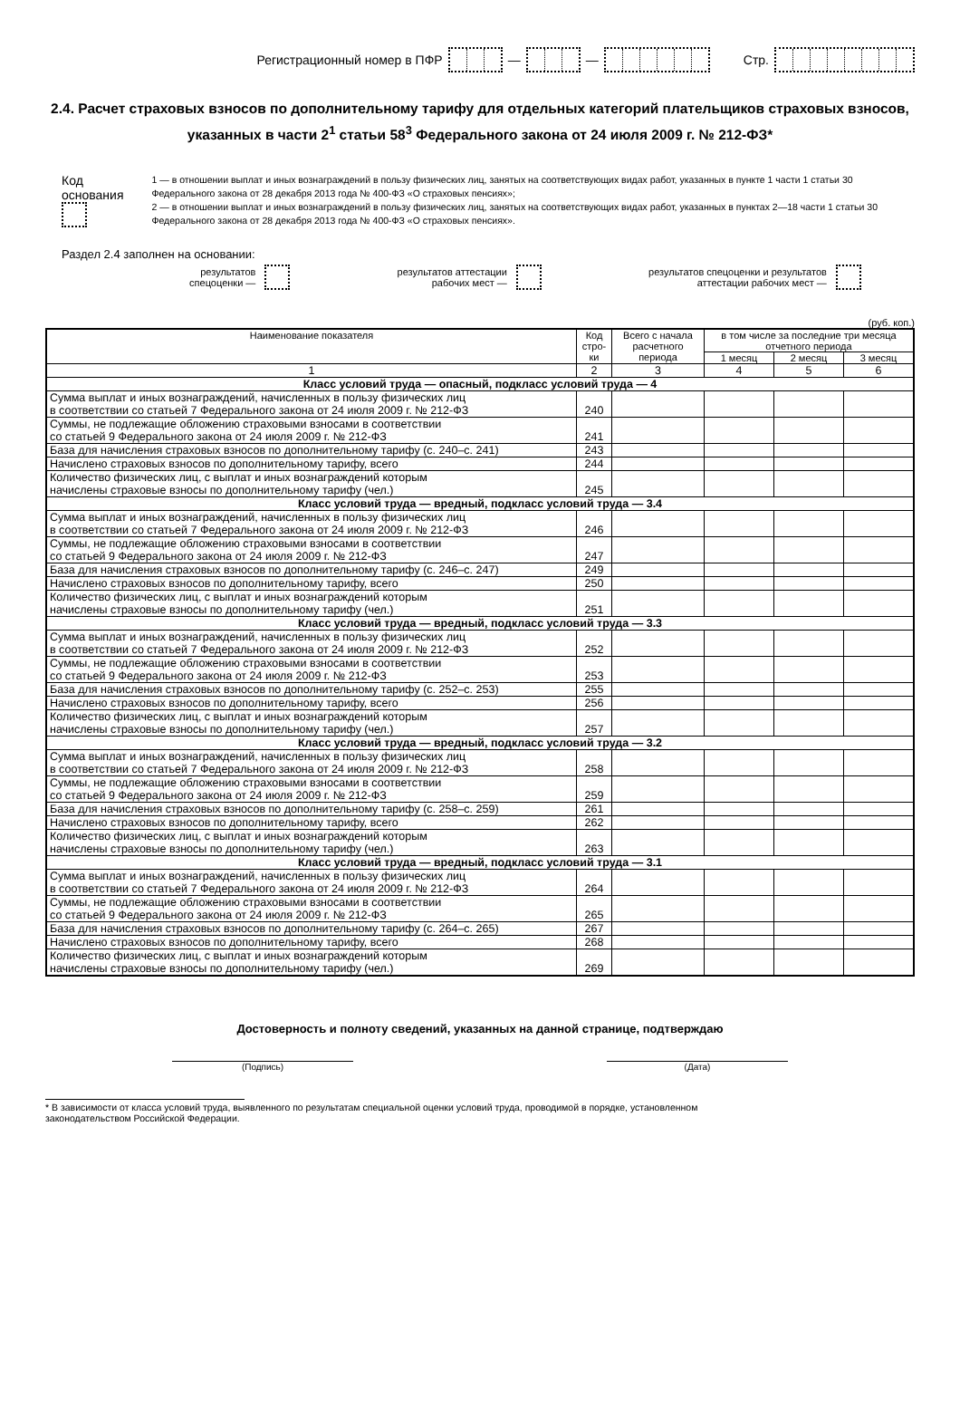Регистрационный номер в ПФР — — Стр.
2.4. Расчет страховых взносов по дополнительному тарифу для отдельных категорий плательщиков страховых взносов, указанных в части 2<sup>1</sup> статьи 58<sup>3</sup> Федерального закона от 24 июля 2009 г. № 212-ФЗ*
Код основания
1 — в отношении выплат и иных вознаграждений в пользу физических лиц, занятых на соответствующих видах работ, указанных в пункте 1 части 1 статьи 30 Федерального закона от 28 декабря 2013 года № 400-ФЗ «О страховых пенсиях»;
2 — в отношении выплат и иных вознаграждений в пользу физических лиц, занятых на соответствующих видах работ, указанных в пунктах 2—18 части 1 статьи 30 Федерального закона от 28 декабря 2013 года № 400-ФЗ «О страховых пенсиях».
Раздел 2.4 заполнен на основании:
результатов
спецоценки —
результатов аттестации
рабочих мест —
результатов спецоценки и результатов
аттестации рабочих мест —
(руб. коп.)
| Наименование показателя | Код стро-ки | Всего с начала расчетного периода | в том числе за последние три месяца отчетного периода | | |
| --- | --- | --- | --- | --- | --- |
| | | | 1 месяц | 2 месяц | 3 месяц |
| 1 | 2 | 3 | 4 | 5 | 6 |
| Класс условий труда — опасный, подкласс условий труда — 4 | | | | | |
| Сумма выплат и иных вознаграждений, начисленных в пользу физических лиц в соответствии со статьей 7 Федерального закона от 24 июля 2009 г. № 212-ФЗ | 240 | | | | |
| Суммы, не подлежащие обложению страховыми взносами в соответствии со статьей 9 Федерального закона от 24 июля 2009 г. № 212-ФЗ | 241 | | | | |
| База для начисления страховых взносов по дополнительному тарифу (с. 240–с. 241) | 243 | | | | |
| Начислено страховых взносов по дополнительному тарифу, всего | 244 | | | | |
| Количество физических лиц, с выплат и иных вознаграждений которым начислены страховые взносы по дополнительному тарифу (чел.) | 245 | | | | |
| Класс условий труда — вредный, подкласс условий труда — 3.4 | | | | | |
| Сумма выплат и иных вознаграждений, начисленных в пользу физических лиц в соответствии со статьей 7 Федерального закона от 24 июля 2009 г. № 212-ФЗ | 246 | | | | |
| Суммы, не подлежащие обложению страховыми взносами в соответствии со статьей 9 Федерального закона от 24 июля 2009 г. № 212-ФЗ | 247 | | | | |
| База для начисления страховых взносов по дополнительному тарифу (с. 246–с. 247) | 249 | | | | |
| Начислено страховых взносов по дополнительному тарифу, всего | 250 | | | | |
| Количество физических лиц, с выплат и иных вознаграждений которым начислены страховые взносы по дополнительному тарифу (чел.) | 251 | | | | |
| Класс условий труда — вредный, подкласс условий труда — 3.3 | | | | | |
| Сумма выплат и иных вознаграждений, начисленных в пользу физических лиц в соответствии со статьей 7 Федерального закона от 24 июля 2009 г. № 212-ФЗ | 252 | | | | |
| Суммы, не подлежащие обложению страховыми взносами в соответствии со статьей 9 Федерального закона от 24 июля 2009 г. № 212-ФЗ | 253 | | | | |
| База для начисления страховых взносов по дополнительному тарифу (с. 252–с. 253) | 255 | | | | |
| Начислено страховых взносов по дополнительному тарифу, всего | 256 | | | | |
| Количество физических лиц, с выплат и иных вознаграждений которым начислены страховые взносы по дополнительному тарифу (чел.) | 257 | | | | |
| Класс условий труда — вредный, подкласс условий труда — 3.2 | | | | | |
| Сумма выплат и иных вознаграждений, начисленных в пользу физических лиц в соответствии со статьей 7 Федерального закона от 24 июля 2009 г. № 212-ФЗ | 258 | | | | |
| Суммы, не подлежащие обложению страховыми взносами в соответствии со статьей 9 Федерального закона от 24 июля 2009 г. № 212-ФЗ | 259 | | | | |
| База для начисления страховых взносов по дополнительному тарифу (с. 258–с. 259) | 261 | | | | |
| Начислено страховых взносов по дополнительному тарифу, всего | 262 | | | | |
| Количество физических лиц, с выплат и иных вознаграждений которым начислены страховые взносы по дополнительному тарифу (чел.) | 263 | | | | |
| Класс условий труда — вредный, подкласс условий труда — 3.1 | | | | | |
| Сумма выплат и иных вознаграждений, начисленных в пользу физических лиц в соответствии со статьей 7 Федерального закона от 24 июля 2009 г. № 212-ФЗ | 264 | | | | |
| Суммы, не подлежащие обложению страховыми взносами в соответствии со статьей 9 Федерального закона от 24 июля 2009 г. № 212-ФЗ | 265 | | | | |
| База для начисления страховых взносов по дополнительному тарифу (с. 264–с. 265) | 267 | | | | |
| Начислено страховых взносов по дополнительному тарифу, всего | 268 | | | | |
| Количество физических лиц, с выплат и иных вознаграждений которым начислены страховые взносы по дополнительному тарифу (чел.) | 269 | | | | |
Достоверность и полноту сведений, указанных на данной странице, подтверждаю
(Подпись) (Дата)
* В зависимости от класса условий труда, выявленного по результатам специальной оценки условий труда, проводимой в порядке, установленном
законодательством Российской Федерации.